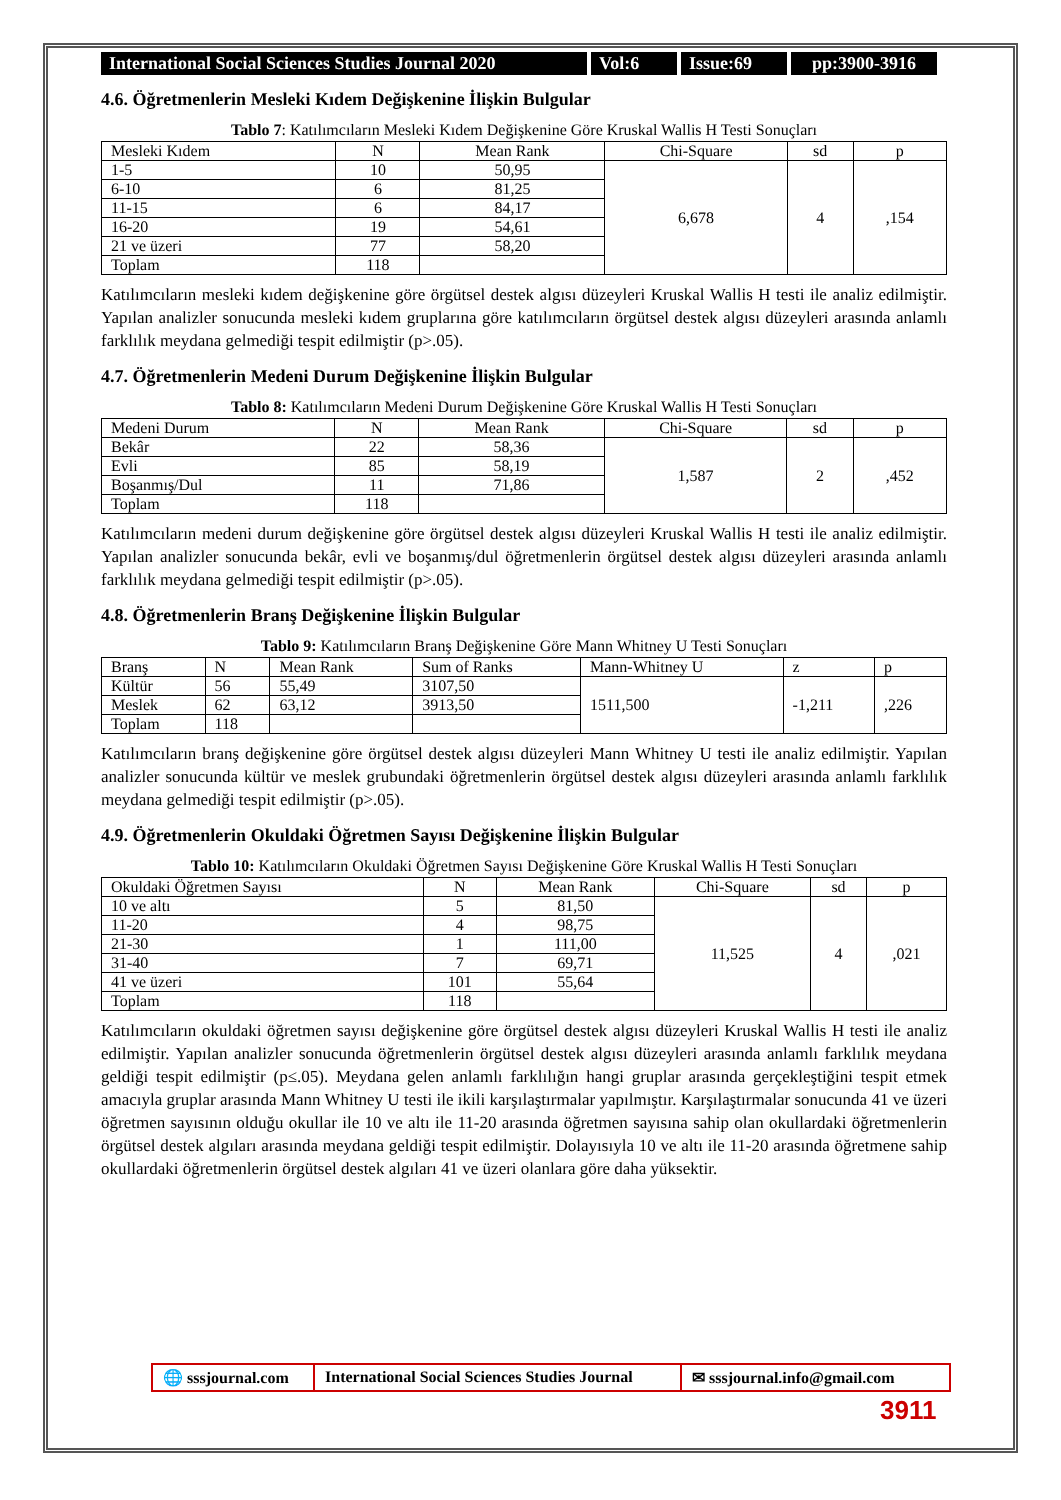International Social Sciences Studies Journal 2020
Vol:6 Issue:69 pp:3900-3916
4.6. Öğretmenlerin Mesleki Kıdem Değişkenine İlişkin Bulgular
Tablo 7: Katılımcıların Mesleki Kıdem Değişkenine Göre Kruskal Wallis H Testi Sonuçları
| Mesleki Kıdem | N | Mean Rank | Chi-Square | sd | p |
| --- | --- | --- | --- | --- | --- |
| 1-5 | 10 | 50,95 | 6,678 | 4 | ,154 |
| 6-10 | 6 | 81,25 | | | |
| 11-15 | 6 | 84,17 | | | |
| 16-20 | 19 | 54,61 | | | |
| 21 ve üzeri | 77 | 58,20 | | | |
| Toplam | 118 | | | | |
Katılımcıların mesleki kıdem değişkenine göre örgütsel destek algısı düzeyleri Kruskal Wallis H testi ile analiz edilmiştir. Yapılan analizler sonucunda mesleki kıdem gruplarına göre katılımcıların örgütsel destek algısı düzeyleri arasında anlamlı farklılık meydana gelmediği tespit edilmiştir (p>.05).
4.7. Öğretmenlerin Medeni Durum Değişkenine İlişkin Bulgular
Tablo 8: Katılımcıların Medeni Durum Değişkenine Göre Kruskal Wallis H Testi Sonuçları
| Medeni Durum | N | Mean Rank | Chi-Square | sd | p |
| --- | --- | --- | --- | --- | --- |
| Bekâr | 22 | 58,36 | 1,587 | 2 | ,452 |
| Evli | 85 | 58,19 | | | |
| Boşanmış/Dul | 11 | 71,86 | | | |
| Toplam | 118 | | | | |
Katılımcıların medeni durum değişkenine göre örgütsel destek algısı düzeyleri Kruskal Wallis H testi ile analiz edilmiştir. Yapılan analizler sonucunda bekâr, evli ve boşanmış/dul öğretmenlerin örgütsel destek algısı düzeyleri arasında anlamlı farklılık meydana gelmediği tespit edilmiştir (p>.05).
4.8. Öğretmenlerin Branş Değişkenine İlişkin Bulgular
Tablo 9: Katılımcıların Branş Değişkenine Göre Mann Whitney U Testi Sonuçları
| Branş | N | Mean Rank | Sum of Ranks | Mann-Whitney U | z | p |
| --- | --- | --- | --- | --- | --- | --- |
| Kültür | 56 | 55,49 | 3107,50 | 1511,500 | -1,211 | ,226 |
| Meslek | 62 | 63,12 | 3913,50 | | | |
| Toplam | 118 | | | | | |
Katılımcıların branş değişkenine göre örgütsel destek algısı düzeyleri Mann Whitney U testi ile analiz edilmiştir. Yapılan analizler sonucunda kültür ve meslek grubundaki öğretmenlerin örgütsel destek algısı düzeyleri arasında anlamlı farklılık meydana gelmediği tespit edilmiştir (p>.05).
4.9. Öğretmenlerin Okuldaki Öğretmen Sayısı Değişkenine İlişkin Bulgular
Tablo 10: Katılımcıların Okuldaki Öğretmen Sayısı Değişkenine Göre Kruskal Wallis H Testi Sonuçları
| Okuldaki Öğretmen Sayısı | N | Mean Rank | Chi-Square | sd | p |
| --- | --- | --- | --- | --- | --- |
| 10 ve altı | 5 | 81,50 | 11,525 | 4 | ,021 |
| 11-20 | 4 | 98,75 | | | |
| 21-30 | 1 | 111,00 | | | |
| 31-40 | 7 | 69,71 | | | |
| 41 ve üzeri | 101 | 55,64 | | | |
| Toplam | 118 | | | | |
Katılımcıların okuldaki öğretmen sayısı değişkenine göre örgütsel destek algısı düzeyleri Kruskal Wallis H testi ile analiz edilmiştir. Yapılan analizler sonucunda öğretmenlerin örgütsel destek algısı düzeyleri arasında anlamlı farklılık meydana geldiği tespit edilmiştir (p≤.05). Meydana gelen anlamlı farklılığın hangi gruplar arasında gerçekleştiğini tespit etmek amacıyla gruplar arasında Mann Whitney U testi ile ikili karşılaştırmalar yapılmıştır. Karşılaştırmalar sonucunda 41 ve üzeri öğretmen sayısının olduğu okullar ile 10 ve altı ile 11-20 arasında öğretmen sayısına sahip olan okullardaki öğretmenlerin örgütsel destek algıları arasında meydana geldiği tespit edilmiştir. Dolayısıyla 10 ve altı ile 11-20 arasında öğretmene sahip okullardaki öğretmenlerin örgütsel destek algıları 41 ve üzeri olanlara göre daha yüksektir.
🌐 sssjournal.com
International Social Sciences Studies Journal
✉ sssjournal.info@gmail.com
3911